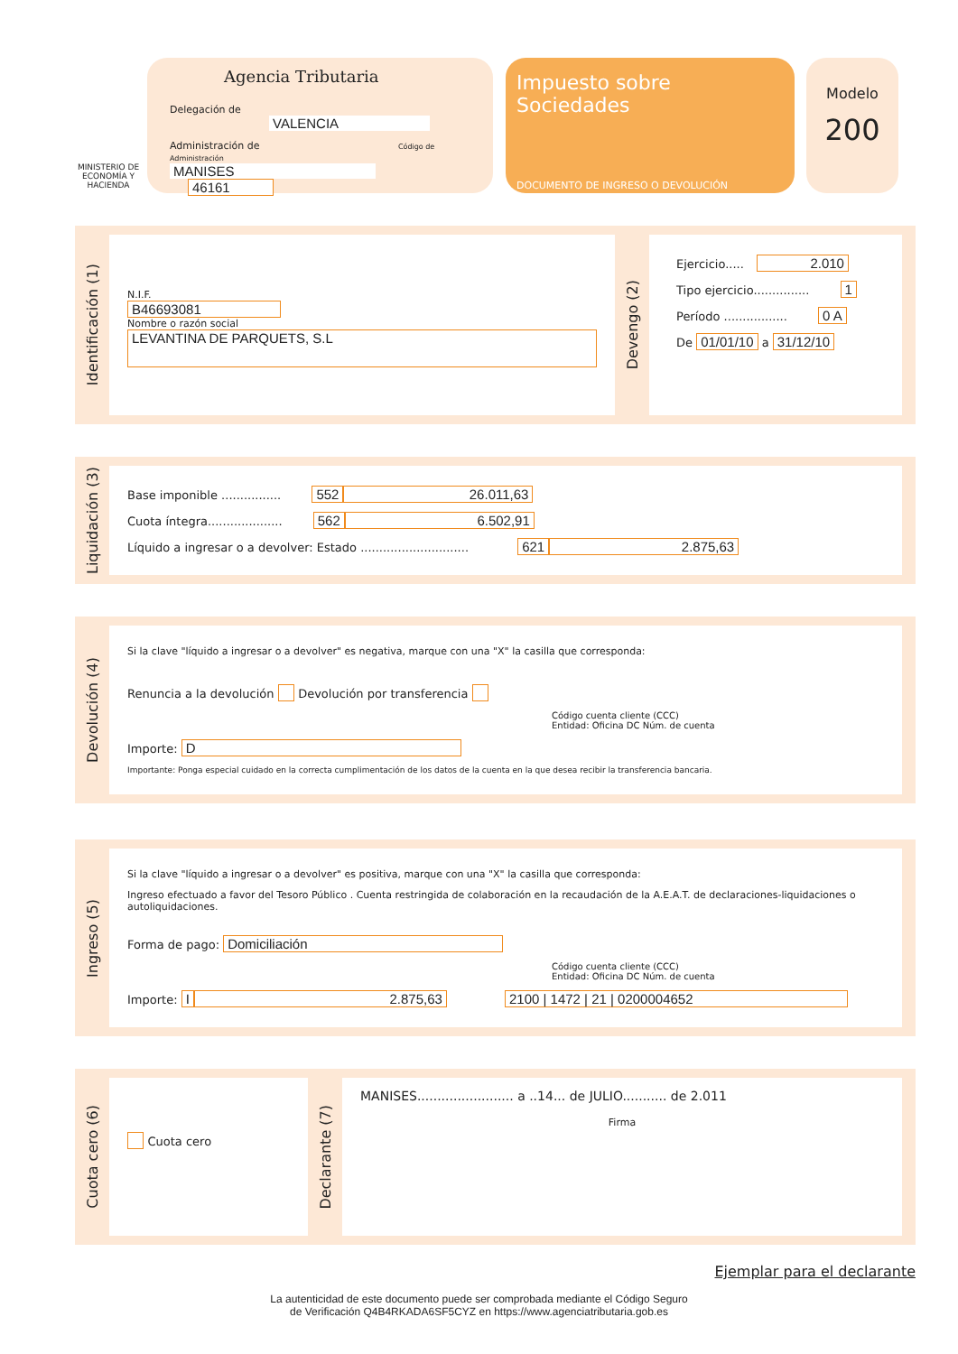MINISTERIO DE ECONOMÍA Y HACIENDA
Agencia Tributaria
Delegación de VALENCIA
Administración de Código de Administración
MANISES 46161
Impuesto sobre Sociedades
DOCUMENTO DE INGRESO O DEVOLUCIÓN
Modelo
200
Identificación (1)
N.I.F.
B46693081
Nombre o razón social
LEVANTINA DE PARQUETS, S.L
Devengo (2)
Ejercicio..... 2.010
Tipo ejercicio............... 1
Período ................. 0 A
De 01/01/10 a 31/12/10
Liquidación (3)
Base imponible ................ 552 26.011,63
Cuota íntegra.................... 562 6.502,91
Líquido a ingresar o a devolver: Estado ............................. 621 2.875,63
Devolución (4)
Si la clave "líquido a ingresar o a devolver" es negativa, marque con una "X" la casilla que corresponda:
Renuncia a la devolución Devolución por transferencia
Código cuenta cliente (CCC)
Entidad: Oficina DC Núm. de cuenta
Importe: D
Importante: Ponga especial cuidado en la correcta cumplimentación de los datos de la cuenta en la que desea recibir la transferencia bancaria.
Ingreso (5)
Si la clave "líquido a ingresar o a devolver" es positiva, marque con una "X" la casilla que corresponda:
Ingreso efectuado a favor del Tesoro Público . Cuenta restringida de colaboración en la recaudación de la A.E.A.T. de declaraciones-liquidaciones o autoliquidaciones.
Forma de pago: Domiciliación
Código cuenta cliente (CCC)
Entidad: Oficina DC Núm. de cuenta
Importe: I 2.875,63 2100 | 1472 | 21 | 0200004652
Cuota cero (6)
Cuota cero
Declarante (7)
MANISES........................ a ..14... de JULIO........... de 2.011
Firma
Ejemplar para el declarante
La autenticidad de este documento puede ser comprobada mediante el Código Seguro
de Verificación Q4B4RKADA6SF5CYZ en https://www.agenciatributaria.gob.es